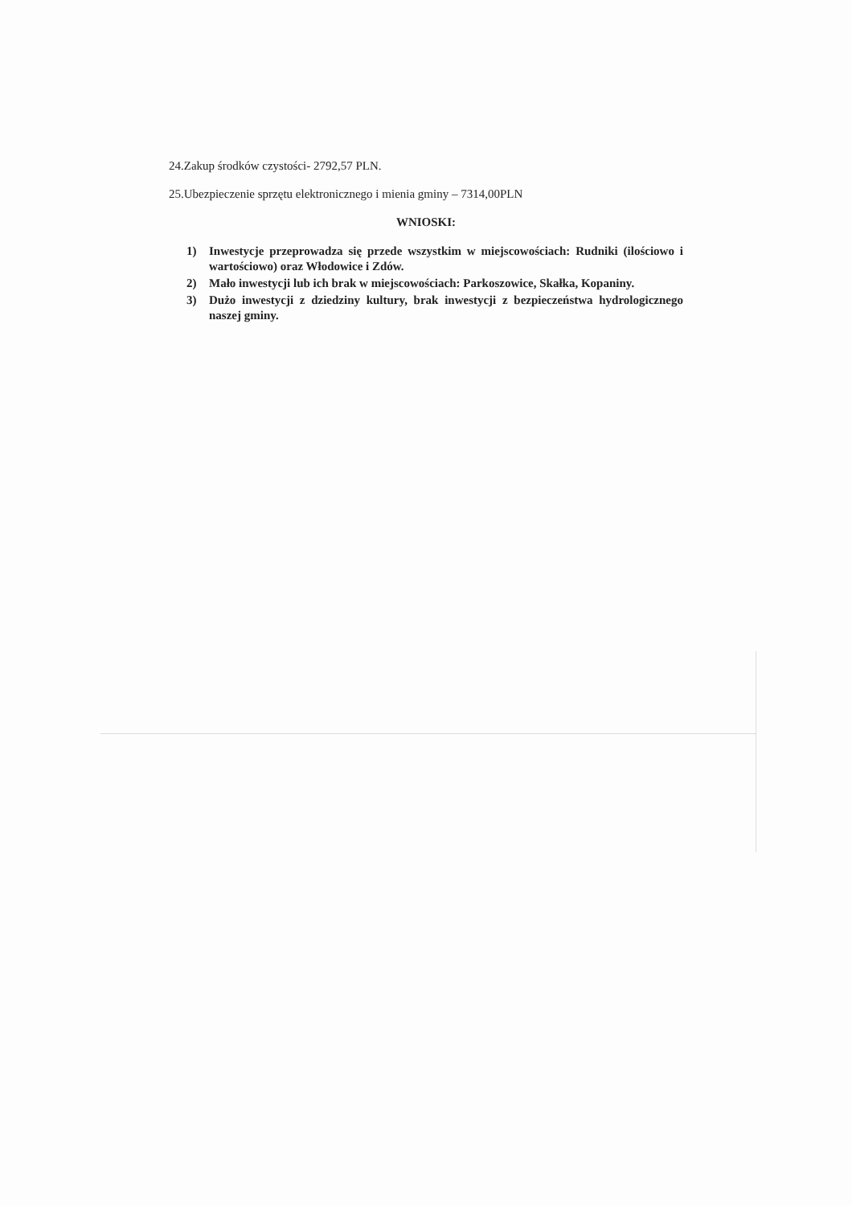24.Zakup środków czystości- 2792,57 PLN.
25.Ubezpieczenie sprzętu elektronicznego i mienia gminy – 7314,00PLN
WNIOSKI:
1) Inwestycje przeprowadza się przede wszystkim w miejscowościach: Rudniki (ilościowo i wartościowo) oraz Włodowice i Zdów.
2) Mało inwestycji lub ich brak w miejscowościach: Parkoszowice, Skałka, Kopaniny.
3) Dużo inwestycji z dziedziny kultury, brak inwestycji z bezpieczeństwa hydrologicznego naszej gminy.